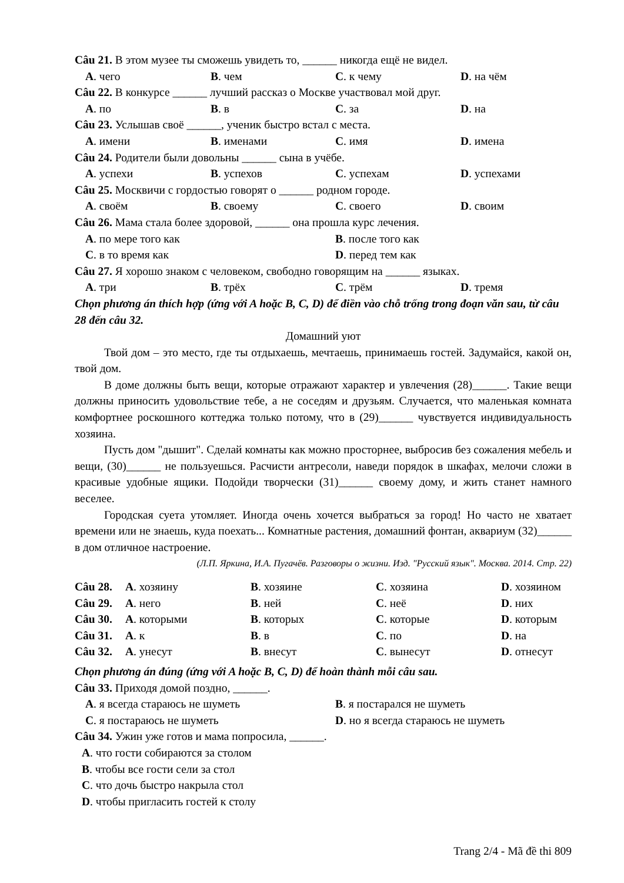Câu 21. В этом музее ты сможешь увидеть то, ______ никогда ещё не видел.
A. чего B. чем C. к чему D. на чём
Câu 22. В конкурсе ______ лучший рассказ о Москве участвовал мой друг.
A. по B. в C. за D. на
Câu 23. Услышав своё ______, ученик быстро встал с места.
A. имени B. именами C. имя D. имена
Câu 24. Родители были довольны ______ сына в учёбе.
A. успехи B. успехов C. успехам D. успехами
Câu 25. Москвичи с гордостью говорят о ______ родном городе.
A. своём B. своему C. своего D. своим
Câu 26. Мама стала более здоровой, ______ она прошла курс лечения.
A. по мере того как B. после того как C. в то время как D. перед тем как
Câu 27. Я хорошо знаком с человеком, свободно говорящим на ______ языках.
A. три B. трёх C. трём D. тремя
Chọn phương án thích hợp (ứng với A hoặc B, C, D) để điền vào chỗ trống trong đoạn văn sau, từ câu 28 đến câu 32.
Домашний уют
Твой дом – это место, где ты отдыхаешь, мечтаешь, принимаешь гостей. Задумайся, какой он, твой дом.
В доме должны быть вещи, которые отражают характер и увлечения (28)______. Такие вещи должны приносить удовольствие тебе, а не соседям и друзьям. Случается, что маленькая комната комфортнее роскошного коттеджа только потому, что в (29)______ чувствуется индивидуальность хозяина.
Пусть дом "дышит". Сделай комнаты как можно просторнее, выбросив без сожаления мебель и вещи, (30)______ не пользуешься. Расчисти антресоли, наведи порядок в шкафах, мелочи сложи в красивые удобные ящики. Подойди творчески (31)______ своему дому, и жить станет намного веселее.
Городская суета утомляет. Иногда очень хочется выбраться за город! Но часто не хватает времени или не знаешь, куда поехать... Комнатные растения, домашний фонтан, аквариум (32)______ в дом отличное настроение.
(Л.П. Яркина, И.А. Пугачёв. Разговоры о жизни. Изд. "Русский язык". Москва. 2014. Стр. 22)
Câu 28. A. хозяину B. хозяине C. хозяина D. хозяином Câu 29. A. него B. ней C. неё D. них Câu 30. A. которыми B. которых C. которые D. которым Câu 31. A. к B. в C. по D. на Câu 32. A. унесут B. внесут C. вынесут D. отнесут
Chọn phương án đúng (ứng với A hoặc B, C, D) để hoàn thành mỗi câu sau.
Câu 33. Приходя домой поздно, ______.
A. я всегда стараюсь не шуметь B. я постарался не шуметь C. я постараюсь не шуметь D. но я всегда стараюсь не шуметь
Câu 34. Ужин уже готов и мама попросила, ______.
A. что гости собираются за столом
B. чтобы все гости сели за стол
C. что дочь быстро накрыла стол
D. чтобы пригласить гостей к столу
Trang 2/4 - Mã đề thi 809